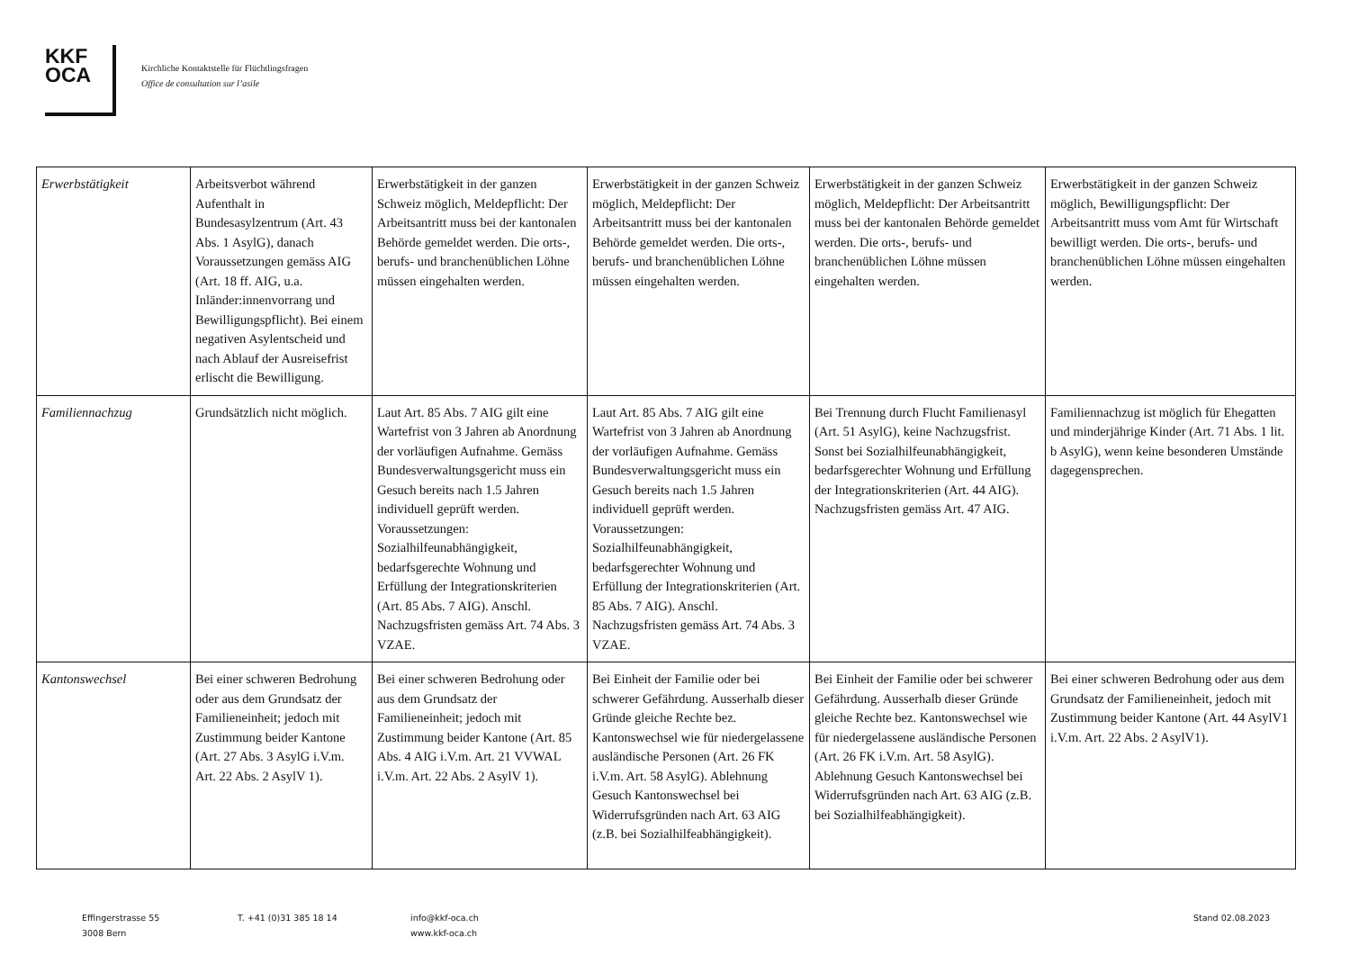KKF
OCA
Kirchliche Kontaktstelle für Flüchtlingsfragen
Office de consultation sur l’asile
| Erwerbstätigkeit | Arbeitsverbot während Aufenthalt in Bundesasylzentrum (Art. 43 Abs. 1 AsylG), danach Voraussetzungen gemäss AIG (Art. 18 ff. AIG, u.a. Inländer:innenvorrang und Bewilligungspflicht). Bei einem negativen Asylentscheid und nach Ablauf der Ausreisefrist erlischt die Bewilligung. | Erwerbstätigkeit in der ganzen Schweiz möglich, Meldepflicht: Der Arbeitsantritt muss bei der kantonalen Behörde gemeldet werden. Die orts-, berufs- und branchenüblichen Löhne müssen eingehalten werden. | Erwerbstätigkeit in der ganzen Schweiz möglich, Meldepflicht: Der Arbeitsantritt muss bei der kantonalen Behörde gemeldet werden. Die orts-, berufs- und branchenüblichen Löhne müssen eingehalten werden. | Erwerbstätigkeit in der ganzen Schweiz möglich, Meldepflicht: Der Arbeitsantritt muss bei der kantonalen Behörde gemeldet werden. Die orts-, berufs- und branchenüblichen Löhne müssen eingehalten werden. | Erwerbstätigkeit in der ganzen Schweiz möglich, Bewilligungspflicht: Der Arbeitsantritt muss vom Amt für Wirtschaft bewilligt werden. Die orts-, berufs- und branchenüblichen Löhne müssen eingehalten werden. |
| Familiennachzug | Grundsätzlich nicht möglich. | Laut Art. 85 Abs. 7 AIG gilt eine Wartefrist von 3 Jahren ab Anordnung der vorläufigen Aufnahme. Gemäss Bundesverwaltungsgericht muss ein Gesuch bereits nach 1.5 Jahren individuell geprüft werden. Voraussetzungen: Sozialhilfeunabhängigkeit, bedarfsgerechte Wohnung und Erfüllung der Integrationskriterien (Art. 85 Abs. 7 AIG). Anschl. Nachzugsfristen gemäss Art. 74 Abs. 3 VZAE. | Laut Art. 85 Abs. 7 AIG gilt eine Wartefrist von 3 Jahren ab Anordnung der vorläufigen Aufnahme. Gemäss Bundesverwaltungsgericht muss ein Gesuch bereits nach 1.5 Jahren individuell geprüft werden. Voraussetzungen: Sozialhilfeunabhängigkeit, bedarfsgerechter Wohnung und Erfüllung der Integrationskriterien (Art. 85 Abs. 7 AIG). Anschl. Nachzugsfristen gemäss Art. 74 Abs. 3 VZAE. | Bei Trennung durch Flucht Familienasyl (Art. 51 AsylG), keine Nachzugsfrist. Sonst bei Sozialhilfeunabhängigkeit, bedarfsgerechter Wohnung und Erfüllung der Integrationskriterien (Art. 44 AIG). Nachzugsfristen gemäss Art. 47 AIG. | Familiennachzug ist möglich für Ehegatten und minderjährige Kinder (Art. 71 Abs. 1 lit. b AsylG), wenn keine besonderen Umstände dagegensprechen. |
| Kantonswechsel | Bei einer schweren Bedrohung oder aus dem Grundsatz der Familieneinheit; jedoch mit Zustimmung beider Kantone (Art. 27 Abs. 3 AsylG i.V.m. Art. 22 Abs. 2 AsylV 1). | Bei einer schweren Bedrohung oder aus dem Grundsatz der Familieneinheit; jedoch mit Zustimmung beider Kantone (Art. 85 Abs. 4 AIG i.V.m. Art. 21 VVWAL i.V.m. Art. 22 Abs. 2 AsylV 1). | Bei Einheit der Familie oder bei schwerer Gefährdung. Ausserhalb dieser Gründe gleiche Rechte bez. Kantonswechsel wie für niedergelassene ausländische Personen (Art. 26 FK i.V.m. Art. 58 AsylG). Ablehnung Gesuch Kantonswechsel bei Widerrufsgründen nach Art. 63 AIG (z.B. bei Sozialhilfeabhängigkeit). | Bei Einheit der Familie oder bei schwerer Gefährdung. Ausserhalb dieser Gründe gleiche Rechte bez. Kantonswechsel wie für niedergelassene ausländische Personen (Art. 26 FK i.V.m. Art. 58 AsylG). Ablehnung Gesuch Kantonswechsel bei Widerrufsgründen nach Art. 63 AIG (z.B. bei Sozialhilfeabhängigkeit). | Bei einer schweren Bedrohung oder aus dem Grundsatz der Familieneinheit, jedoch mit Zustimmung beider Kantone (Art. 44 AsylV1 i.V.m. Art. 22 Abs. 2 AsylV1). |
Effingerstrasse 55
3008 Bern
T. +41 (0)31 385 18 14 info@kkf-oca.ch
www.kkf-oca.ch
Stand 02.08.2023